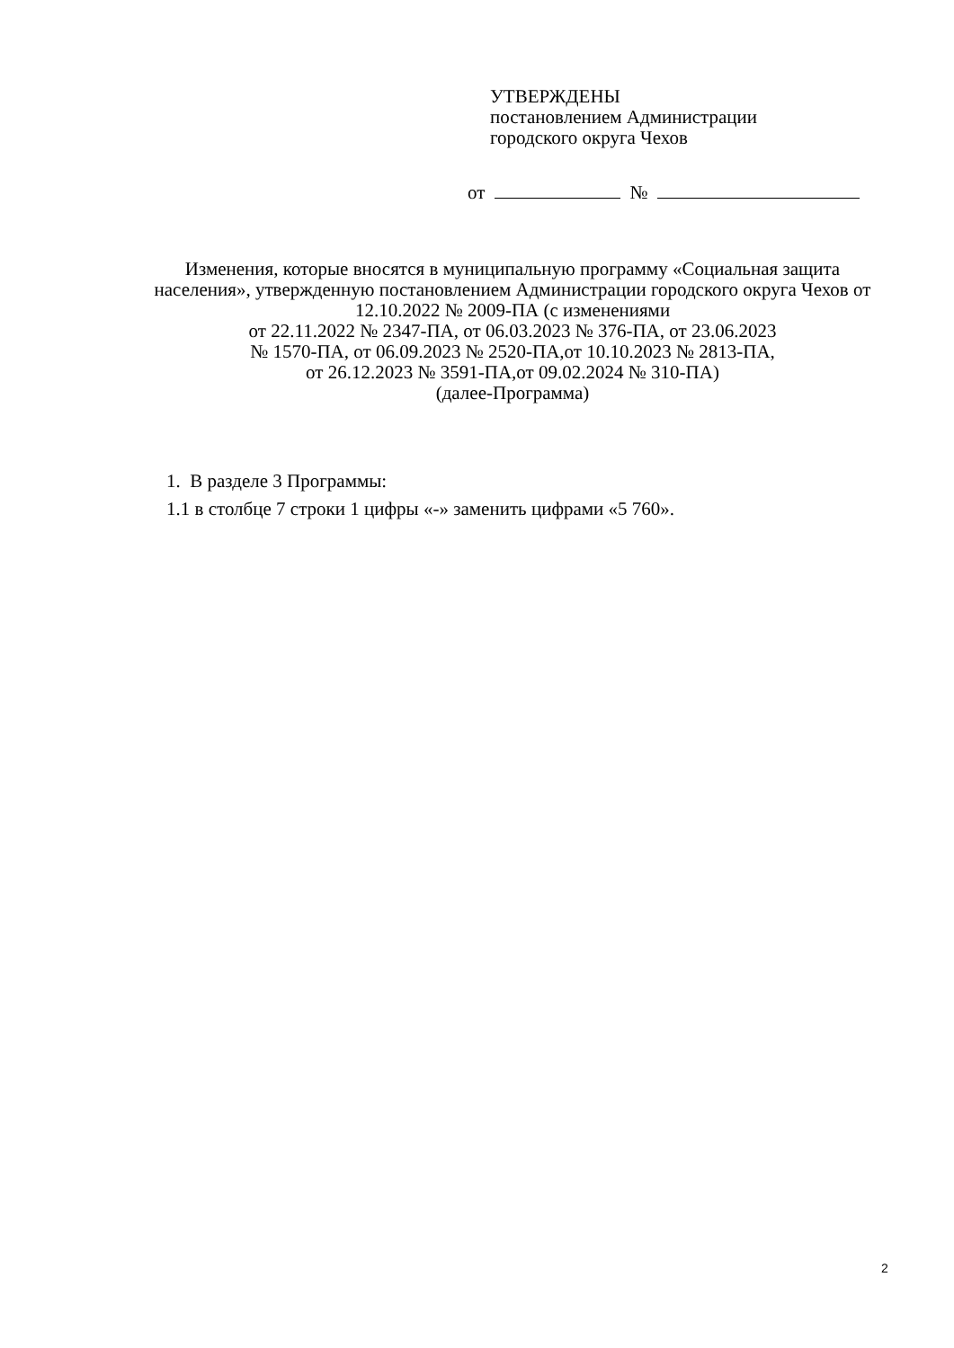УТВЕРЖДЕНЫ
постановлением Администрации
городского округа Чехов
от №
Изменения, которые вносятся в муниципальную программу «Социальная защита населения», утвержденную постановлением Администрации городского округа Чехов от 12.10.2022 № 2009-ПА (с изменениями
от 22.11.2022 № 2347-ПА, от 06.03.2023 № 376-ПА, от 23.06.2023
№ 1570-ПА, от 06.09.2023 № 2520-ПА,от 10.10.2023 № 2813-ПА,
от 26.12.2023 № 3591-ПА,от 09.02.2024 № 310-ПА)
(далее-Программа)
1. В разделе 3 Программы:
1.1 в столбце 7 строки 1 цифры «-» заменить цифрами «5 760».
2